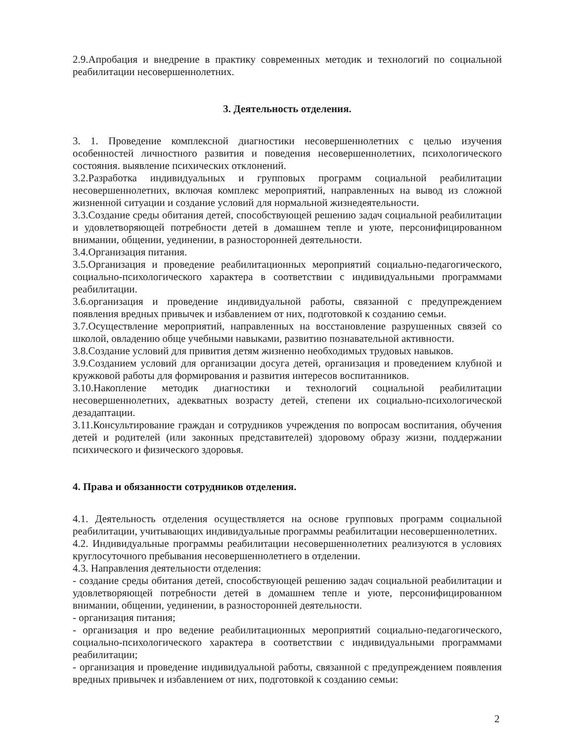2.9.Апробация и внедрение в практику современных методик и технологий по социальной реабилитации несовершеннолетних.
3. Деятельность отделения.
3. 1. Проведение комплексной диагностики несовершеннолетних с целью изучения особенностей личностного развития и поведения несовершеннолетних, психологического состояния. выявление психических отклонений.
3.2.Разработка индивидуальных и групповых программ социальной реабилитации несовершеннолетних, включая комплекс мероприятий, направленных на вывод из сложной жизненной ситуации и создание условий для нормальной жизнедеятельности.
3.3.Создание среды обитания детей, способствующей решению задач социальной реабилитации и удовлетворяющей потребности детей в домашнем тепле и уюте, персонифицированном внимании, общении, уединении, в разносторонней деятельности.
3.4.Организация питания.
3.5.Организация и проведение реабилитационных мероприятий социально-педагогического, социально-психологического характера в соответствии с индивидуальными программами реабилитации.
3.6.организация и проведение индивидуальной работы, связанной с предупреждением появления вредных привычек и избавлением от них, подготовкой к созданию семьи.
3.7.Осуществление мероприятий, направленных на восстановление разрушенных связей со школой, овладению обще учебными навыками, развитию познавательной активности.
3.8.Создание условий для привития детям жизненно необходимых трудовых навыков.
3.9.Созданием условий для организации досуга детей, организация и проведением клубной и кружковой работы для формирования и развития интересов воспитанников.
3.10.Накопление методик диагностики и технологий социальной реабилитации несовершеннолетних, адекватных возрасту детей, степени их социально-психологической дезадаптации.
3.11.Консультирование граждан и сотрудников учреждения по вопросам воспитания, обучения детей и родителей (или законных представителей) здоровому образу жизни, поддержании психического и физического здоровья.
4. Права и обязанности сотрудников отделения.
4.1. Деятельность отделения осуществляется на основе групповых программ социальной реабилитации, учитывающих индивидуальные программы реабилитации несовершеннолетних.
4.2. Индивидуальные программы реабилитации несовершеннолетних реализуются в условиях круглосуточного пребывания несовершеннолетнего в отделении.
4.3. Направления деятельности отделения:
- создание среды обитания детей, способствующей решению задач социальной реабилитации и удовлетворяющей потребности детей в домашнем тепле и уюте, персонифицированном внимании, общении, уединении, в разносторонней деятельности.
- организация питания;
- организация и про ведение реабилитационных мероприятий социально-педагогического, социально-психологического характера в соответствии с индивидуальными программами реабилитации;
- организация и проведение индивидуальной работы, связанной с предупреждением появления вредных привычек и избавлением от них, подготовкой к созданию семьи:
2